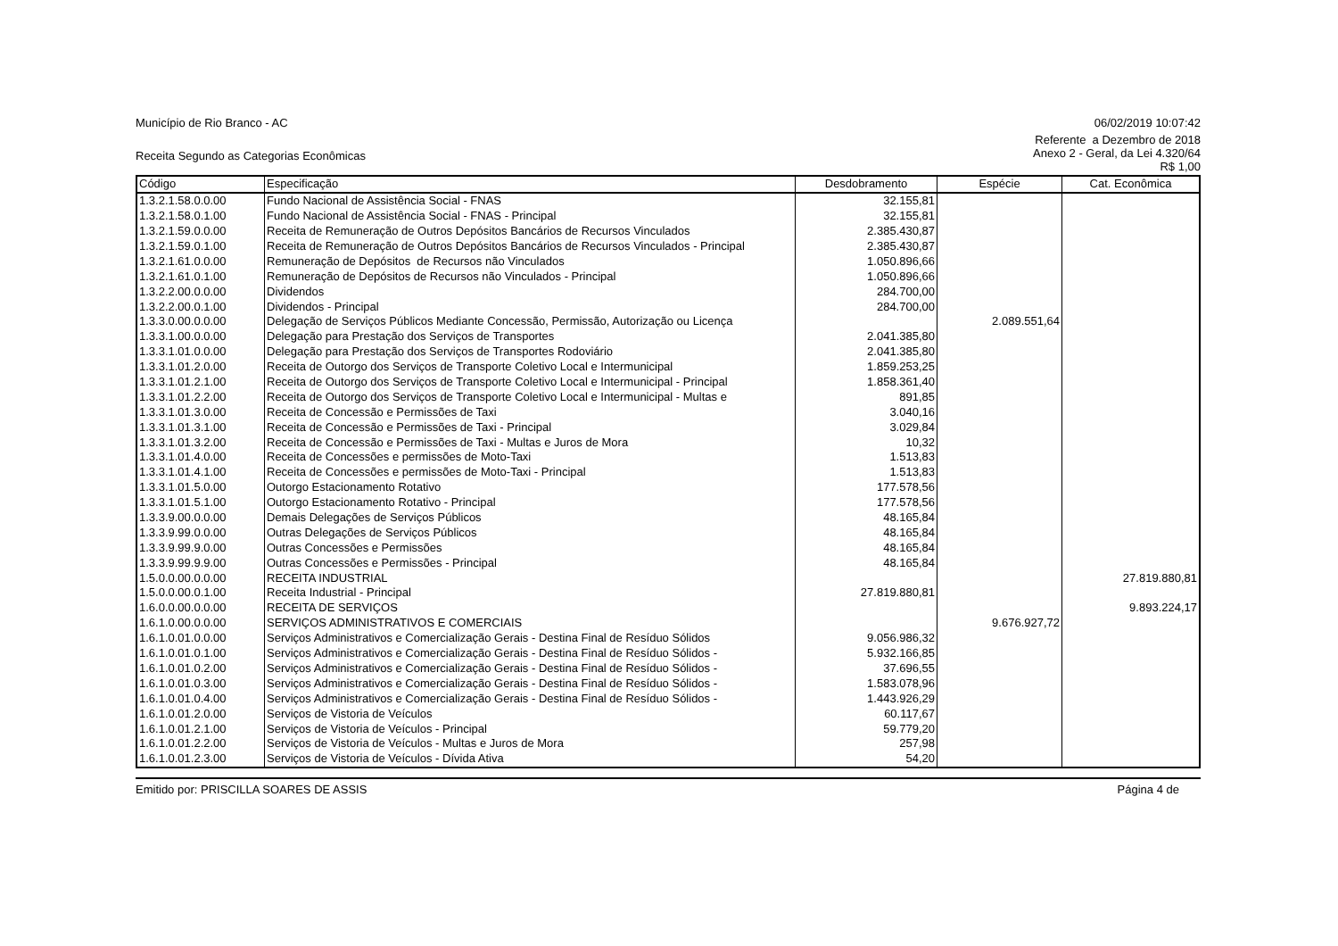Município de Rio Branco - AC 06/02/2019 10:07:42
Receita Segundo as Categorias Econômicas
Referente a Dezembro de 2018
Anexo 2 - Geral, da Lei 4.320/64
R$ 1,00
| Código | Especificação | Desdobramento | Espécie | Cat. Econômica |
| --- | --- | --- | --- | --- |
| 1.3.2.1.58.0.0.00 | Fundo Nacional de Assistência Social - FNAS | 32.155,81 | | |
| 1.3.2.1.58.0.1.00 | Fundo Nacional de Assistência Social - FNAS - Principal | 32.155,81 | | |
| 1.3.2.1.59.0.0.00 | Receita de Remuneração de Outros Depósitos Bancários de Recursos Vinculados | 2.385.430,87 | | |
| 1.3.2.1.59.0.1.00 | Receita de Remuneração de Outros Depósitos Bancários de Recursos Vinculados - Principal | 2.385.430,87 | | |
| 1.3.2.1.61.0.0.00 | Remuneração de Depósitos de Recursos não Vinculados | 1.050.896,66 | | |
| 1.3.2.1.61.0.1.00 | Remuneração de Depósitos de Recursos não Vinculados - Principal | 1.050.896,66 | | |
| 1.3.2.2.00.0.0.00 | Dividendos | 284.700,00 | | |
| 1.3.2.2.00.0.1.00 | Dividendos - Principal | 284.700,00 | | |
| 1.3.3.0.00.0.0.00 | Delegação de Serviços Públicos Mediante Concessão, Permissão, Autorização ou Licença | | 2.089.551,64 | |
| 1.3.3.1.00.0.0.00 | Delegação para Prestação dos Serviços de Transportes | 2.041.385,80 | | |
| 1.3.3.1.01.0.0.00 | Delegação para Prestação dos Serviços de Transportes Rodoviário | 2.041.385,80 | | |
| 1.3.3.1.01.2.0.00 | Receita de Outorgo dos Serviços de Transporte Coletivo Local e Intermunicipal | 1.859.253,25 | | |
| 1.3.3.1.01.2.1.00 | Receita de Outorgo dos Serviços de Transporte Coletivo Local e Intermunicipal - Principal | 1.858.361,40 | | |
| 1.3.3.1.01.2.2.00 | Receita de Outorgo dos Serviços de Transporte Coletivo Local e Intermunicipal - Multas e | 891,85 | | |
| 1.3.3.1.01.3.0.00 | Receita de Concessão e Permissões de Taxi | 3.040,16 | | |
| 1.3.3.1.01.3.1.00 | Receita de Concessão e Permissões de Taxi - Principal | 3.029,84 | | |
| 1.3.3.1.01.3.2.00 | Receita de Concessão e Permissões de Taxi - Multas e Juros de Mora | 10,32 | | |
| 1.3.3.1.01.4.0.00 | Receita de Concessões e permissões de Moto-Taxi | 1.513,83 | | |
| 1.3.3.1.01.4.1.00 | Receita de Concessões e permissões de Moto-Taxi - Principal | 1.513,83 | | |
| 1.3.3.1.01.5.0.00 | Outorgo Estacionamento Rotativo | 177.578,56 | | |
| 1.3.3.1.01.5.1.00 | Outorgo Estacionamento Rotativo - Principal | 177.578,56 | | |
| 1.3.3.9.00.0.0.00 | Demais Delegações de Serviços Públicos | 48.165,84 | | |
| 1.3.3.9.99.0.0.00 | Outras Delegações de Serviços Públicos | 48.165,84 | | |
| 1.3.3.9.99.9.0.00 | Outras Concessões e Permissões | 48.165,84 | | |
| 1.3.3.9.99.9.9.00 | Outras Concessões e Permissões - Principal | 48.165,84 | | |
| 1.5.0.0.00.0.0.00 | RECEITA INDUSTRIAL | | | 27.819.880,81 |
| 1.5.0.0.00.0.1.00 | Receita Industrial - Principal | 27.819.880,81 | | |
| 1.6.0.0.00.0.0.00 | RECEITA DE SERVIÇOS | | | 9.893.224,17 |
| 1.6.1.0.00.0.0.00 | SERVIÇOS ADMINISTRATIVOS E COMERCIAIS | | 9.676.927,72 | |
| 1.6.1.0.01.0.0.00 | Serviços Administrativos e Comercialização Gerais - Destina Final de Resíduo Sólidos | 9.056.986,32 | | |
| 1.6.1.0.01.0.1.00 | Serviços Administrativos e Comercialização Gerais - Destina Final de Resíduo Sólidos - | 5.932.166,85 | | |
| 1.6.1.0.01.0.2.00 | Serviços Administrativos e Comercialização Gerais - Destina Final de Resíduo Sólidos - | 37.696,55 | | |
| 1.6.1.0.01.0.3.00 | Serviços Administrativos e Comercialização Gerais - Destina Final de Resíduo Sólidos - | 1.583.078,96 | | |
| 1.6.1.0.01.0.4.00 | Serviços Administrativos e Comercialização Gerais - Destina Final de Resíduo Sólidos - | 1.443.926,29 | | |
| 1.6.1.0.01.2.0.00 | Serviços de Vistoria de Veículos | 60.117,67 | | |
| 1.6.1.0.01.2.1.00 | Serviços de Vistoria de Veículos - Principal | 59.779,20 | | |
| 1.6.1.0.01.2.2.00 | Serviços de Vistoria de Veículos - Multas e Juros de Mora | 257,98 | | |
| 1.6.1.0.01.2.3.00 | Serviços de Vistoria de Veículos - Dívida Ativa | 54,20 | | |
Emitido por: PRISCILLA SOARES DE ASSIS
Página 4 de